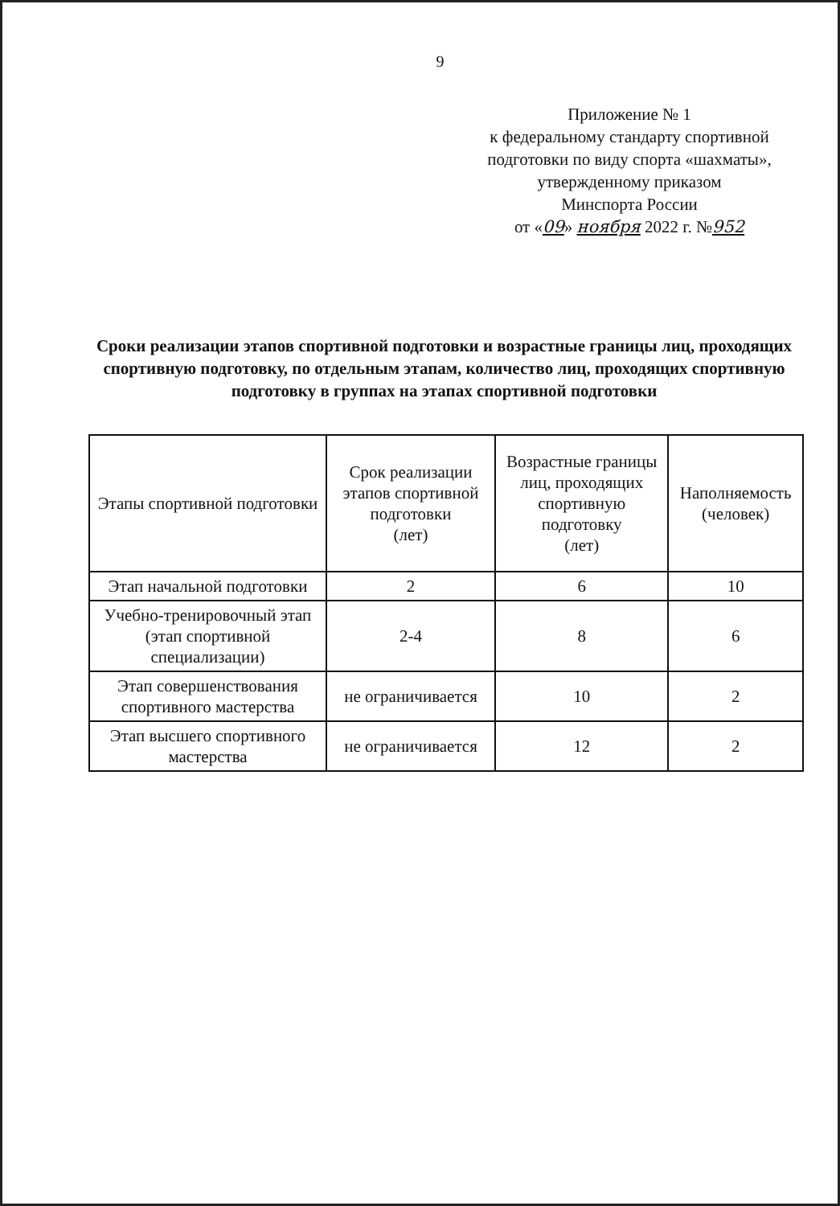9
Приложение № 1
к федеральному стандарту спортивной
подготовки по виду спорта «шахматы»,
утвержденному приказом
Минспорта России
от «09» ноября 2022 г. №952
Сроки реализации этапов спортивной подготовки и возрастные границы лиц, проходящих спортивную подготовку, по отдельным этапам, количество лиц, проходящих спортивную подготовку в группах на этапах спортивной подготовки
| Этапы спортивной подготовки | Срок реализации этапов спортивной подготовки (лет) | Возрастные границы лиц, проходящих спортивную подготовку (лет) | Наполняемость (человек) |
| --- | --- | --- | --- |
| Этап начальной подготовки | 2 | 6 | 10 |
| Учебно-тренировочный этап (этап спортивной специализации) | 2-4 | 8 | 6 |
| Этап совершенствования спортивного мастерства | не ограничивается | 10 | 2 |
| Этап высшего спортивного мастерства | не ограничивается | 12 | 2 |